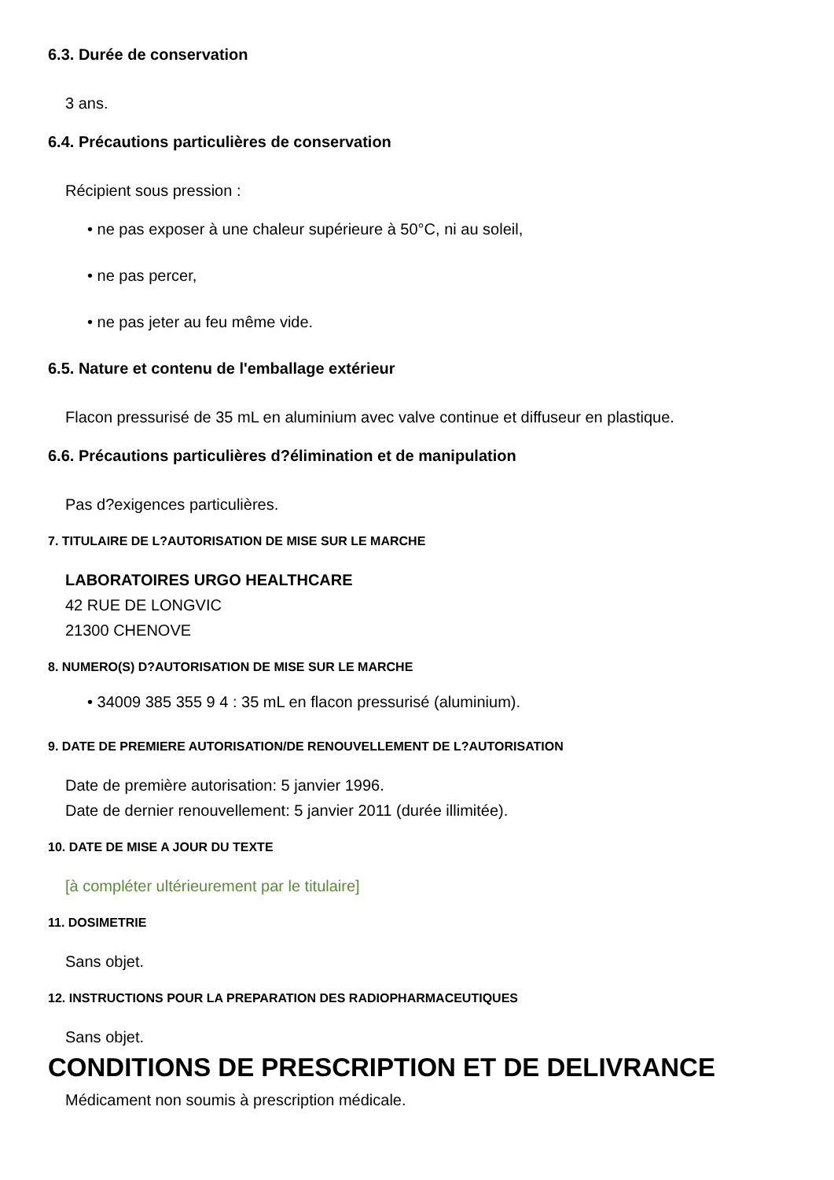6.3. Durée de conservation
3 ans.
6.4. Précautions particulières de conservation
Récipient sous pression :
• ne pas exposer à une chaleur supérieure à 50°C, ni au soleil,
• ne pas percer,
• ne pas jeter au feu même vide.
6.5. Nature et contenu de l'emballage extérieur
Flacon pressurisé de 35 mL en aluminium avec valve continue et diffuseur en plastique.
6.6. Précautions particulières d?élimination et de manipulation
Pas d?exigences particulières.
7. TITULAIRE DE L?AUTORISATION DE MISE SUR LE MARCHE
LABORATOIRES URGO HEALTHCARE
42 RUE DE LONGVIC
21300 CHENOVE
8. NUMERO(S) D?AUTORISATION DE MISE SUR LE MARCHE
• 34009 385 355 9 4 : 35 mL en flacon pressurisé (aluminium).
9. DATE DE PREMIERE AUTORISATION/DE RENOUVELLEMENT DE L?AUTORISATION
Date de première autorisation: 5 janvier 1996.
Date de dernier renouvellement: 5 janvier 2011 (durée illimitée).
10. DATE DE MISE A JOUR DU TEXTE
[à compléter ultérieurement par le titulaire]
11. DOSIMETRIE
Sans objet.
12. INSTRUCTIONS POUR LA PREPARATION DES RADIOPHARMACEUTIQUES
Sans objet.
CONDITIONS DE PRESCRIPTION ET DE DELIVRANCE
Médicament non soumis à prescription médicale.